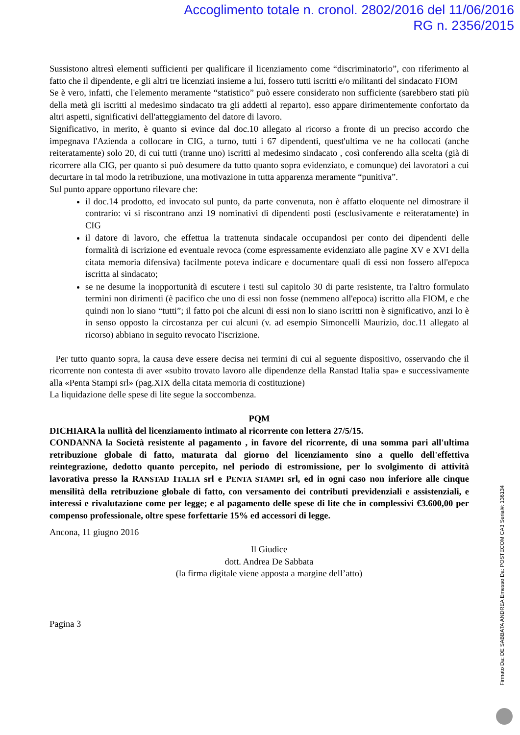Accoglimento totale n. cronol. 2802/2016 del 11/06/2016
RG n. 2356/2015
Sussistono altresì elementi sufficienti per qualificare il licenziamento come “discriminatorio”, con riferimento al fatto che il dipendente, e gli altri tre licenziati insieme a lui, fossero tutti iscritti e/o militanti del sindacato FIOM
Se è vero, infatti, che l'elemento meramente “statistico” può essere considerato non sufficiente (sarebbero stati più della metà gli iscritti al medesimo sindacato tra gli addetti al reparto), esso appare dirimentemente confortato da altri aspetti, significativi dell'atteggiamento del datore di lavoro.
Significativo, in merito, è quanto si evince dal doc.10 allegato al ricorso a fronte di un preciso accordo che impegnava l'Azienda a collocare in CIG, a turno, tutti i 67 dipendenti, quest'ultima ve ne ha collocati (anche reiteratamente) solo 20, di cui tutti (tranne uno) iscritti al medesimo sindacato , così conferendo alla scelta (già di ricorrere alla CIG, per quanto si può desumere da tutto quanto sopra evidenziato, e comunque) dei lavoratori a cui decurtare in tal modo la retribuzione, una motivazione in tutta apparenza meramente “punitiva”.
Sul punto appare opportuno rilevare che:
il doc.14 prodotto, ed invocato sul punto, da parte convenuta, non è affatto eloquente nel dimostrare il contrario: vi si riscontrano anzi 19 nominativi di dipendenti posti (esclusivamente e reiteratamente) in CIG
il datore di lavoro, che effettua la trattenuta sindacale occupandosi per conto dei dipendenti delle formalità di iscrizione ed eventuale revoca (come espressamente evidenziato alle pagine XV e XVI della citata memoria difensiva) facilmente poteva indicare e documentare quali di essi non fossero all'epoca iscritta al sindacato;
se ne desume la inopportunità di escutere i testi sul capitolo 30 di parte resistente, tra l'altro formulato termini non dirimenti (è pacifico che uno di essi non fosse (nemmeno all'epoca) iscritto alla FIOM, e che quindi non lo siano “tutti”; il fatto poi che alcuni di essi non lo siano iscritti non è significativo, anzi lo è in senso opposto la circostanza per cui alcuni (v. ad esempio Simoncelli Maurizio, doc.11 allegato al ricorso) abbiano in seguito revocato l'iscrizione.
Per tutto quanto sopra, la causa deve essere decisa nei termini di cui al seguente dispositivo, osservando che il ricorrente non contesta di aver «subito trovato lavoro alle dipendenze della Ranstad Italia spa» e successivamente alla «Penta Stampi srl» (pag.XIX della citata memoria di costituzione)
La liquidazione delle spese di lite segue la soccombenza.
PQM
DICHIARA la nullità del licenziamento intimato al ricorrente con lettera 27/5/15.
CONDANNA la Società resistente al pagamento , in favore del ricorrente, di una somma pari all'ultima retribuzione globale di fatto, maturata dal giorno del licenziamento sino a quello dell'effettiva reintegrazione, dedotto quanto percepito, nel periodo di estromissione, per lo svolgimento di attività lavorativa presso la RANSTAD ITALIA srl e PENTA STAMPI srl, ed in ogni caso non inferiore alle cinque mensilità della retribuzione globale di fatto, con versamento dei contributi previdenziali e assistenziali, e interessi e rivalutazione come per legge; e al pagamento delle spese di lite che in complessivi €3.600,00 per compenso professionale, oltre spese forfettarie 15% ed accessori di legge.
Ancona, 11 giugno 2016
Il Giudice
dott. Andrea De Sabbata
(la firma digitale viene apposta a margine dell’atto)
Pagina 3
Firmato Da: DE SABBATA ANDREA Emesso Da: POSTECOM CA3 Serial#: 136134